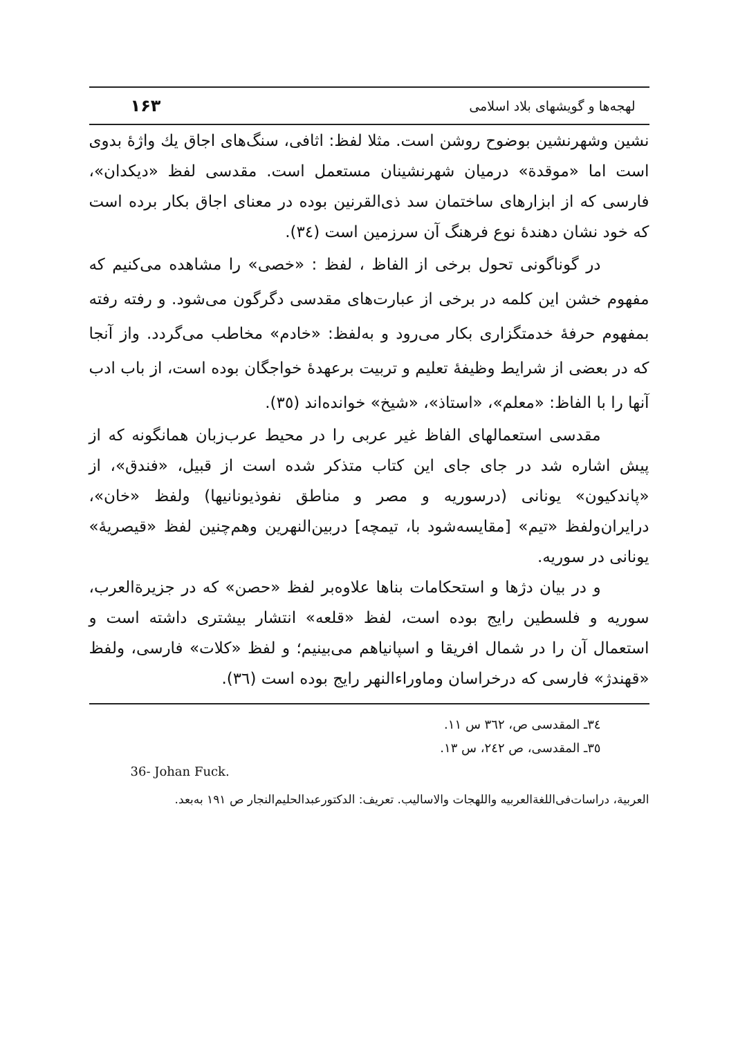لهجه‌ها و گویشهای بلاد اسلامی ۱۶۳
نشین وشهرنشین بوضوح روشن است. مثلا لفظ: اثافی، سنگ‌های اجاق یك واژهٔ بدوی است اما «موقدة» درمیان شهرنشینان مستعمل است. مقدسی لفظ «دیکدان»، فارسی که از ابزارهای ساختمان سد ذی‌القرنین بوده در معنای اجاق بکار برده است که خود نشان دهندهٔ نوع فرهنگ آن سرزمین است (۳٤).
در گوناگونی تحول برخی از الفاظ ، لفظ : «خصی» را مشاهده می‌کنیم که مفهوم خشن این کلمه در برخی از عبارت‌های مقدسی دگرگون می‌شود. و رفته رفته بمفهوم حرفهٔ خدمتگزاری بکار می‌رود و به‌لفظ: «خادم» مخاطب می‌گردد. واز آنجا که در بعضی از شرایط وظیفهٔ تعلیم و تربیت برعهدهٔ خواجگان بوده است، از باب ادب آنها را با الفاظ: «معلم»، «استاذ»، «شیخ» خوانده‌اند (۳٥).
مقدسی استعمالهای الفاظ غیر عربی را در محیط عرب‌زبان همانگونه که از پیش اشاره شد در جای جای این کتاب متذکر شده است از قبیل، «فندق»، از «پاندکیون» یونانی (درسوریه و مصر و مناطق نفوذیونانیها) ولفظ «خان»، درایران‌ولفظ «تیم» [مقایسه‌شود با، تیمچه] دربین‌النهرین وهم‌چنین لفظ «قیصریهٔ» یونانی در سوریه.
و در بیان دژها و استحکامات بناها علاوه‌بر لفظ «حصن» که در جزیرةالعرب، سوریه و فلسطین رایج بوده است، لفظ «قلعه» انتشار بیشتری داشته است و استعمال آن را در شمال افریقا و اسپانیاهم می‌بینیم؛ و لفظ «کلات» فارسی، ولفظ «قهندژ» فارسی که درخراسان وماوراءالنهر رایج بوده است (۳٦).
۳٤ـ المقدسی ص، ۳٦۲ س ۱۱.
۳٥ـ المقدسی، ص ۲٤۲، س ۱۳.
36- Johan Fuck.
العربیة، دراسات‌فی‌اللغةالعربیه واللهجات والاسالیب. تعریف: الدکتورعبدالحلیم‌النجار ص ۱۹۱ به‌بعد.